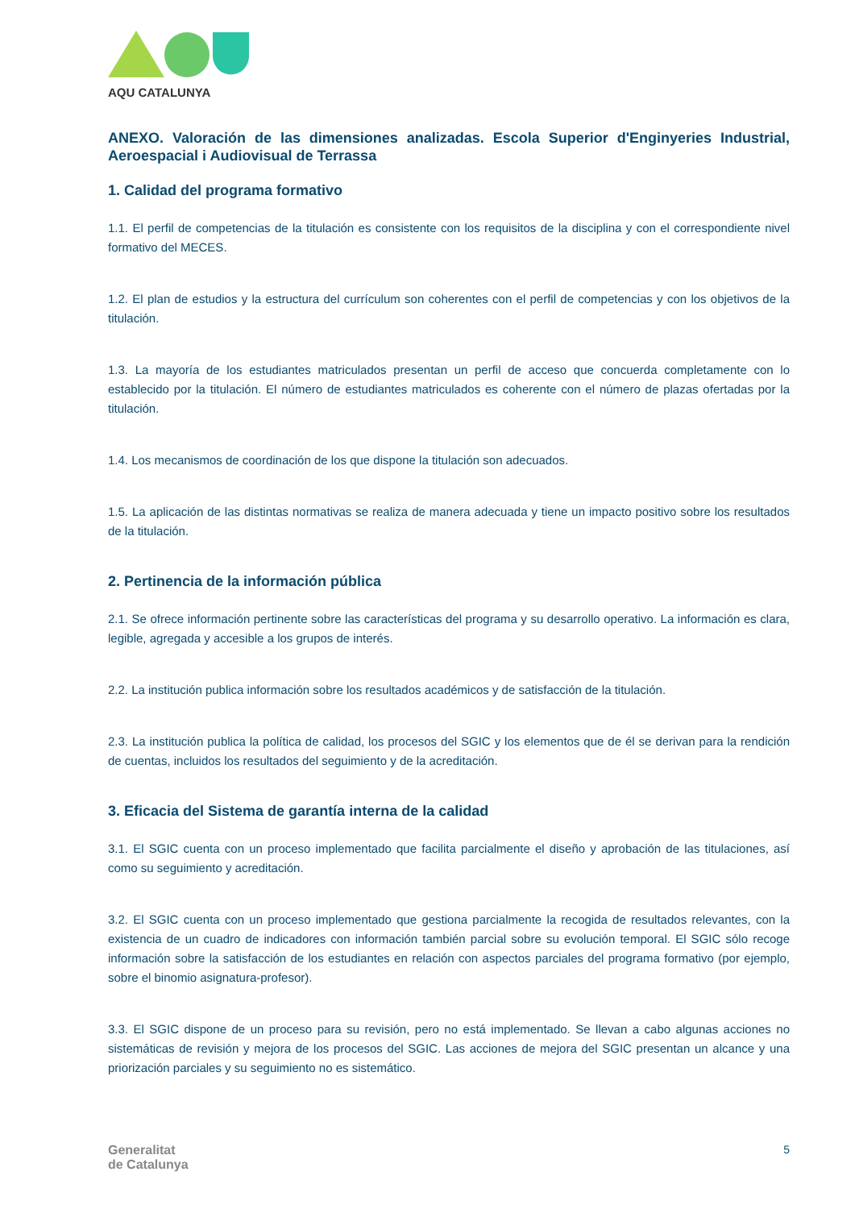AQU CATALUNYA
ANEXO. Valoración de las dimensiones analizadas. Escola Superior d'Enginyeries Industrial, Aeroespacial i Audiovisual de Terrassa
1. Calidad del programa formativo
1.1. El perfil de competencias de la titulación es consistente con los requisitos de la disciplina y con el correspondiente nivel formativo del MECES.
1.2. El plan de estudios y la estructura del currículum son coherentes con el perfil de competencias y con los objetivos de la titulación.
1.3. La mayoría de los estudiantes matriculados presentan un perfil de acceso que concuerda completamente con lo establecido por la titulación. El número de estudiantes matriculados es coherente con el número de plazas ofertadas por la titulación.
1.4. Los mecanismos de coordinación de los que dispone la titulación son adecuados.
1.5. La aplicación de las distintas normativas se realiza de manera adecuada y tiene un impacto positivo sobre los resultados de la titulación.
2. Pertinencia de la información pública
2.1. Se ofrece información pertinente sobre las características del programa y su desarrollo operativo. La información es clara, legible, agregada y accesible a los grupos de interés.
2.2. La institución publica información sobre los resultados académicos y de satisfacción de la titulación.
2.3. La institución publica la política de calidad, los procesos del SGIC y los elementos que de él se derivan para la rendición de cuentas, incluidos los resultados del seguimiento y de la acreditación.
3. Eficacia del Sistema de garantía interna de la calidad
3.1. El SGIC cuenta con un proceso implementado que facilita parcialmente el diseño y aprobación de las titulaciones, así como su seguimiento y acreditación.
3.2. El SGIC cuenta con un proceso implementado que gestiona parcialmente la recogida de resultados relevantes, con la existencia de un cuadro de indicadores con información también parcial sobre su evolución temporal. El SGIC sólo recoge información sobre la satisfacción de los estudiantes en relación con aspectos parciales del programa formativo (por ejemplo, sobre el binomio asignatura-profesor).
3.3. El SGIC dispone de un proceso para su revisión, pero no está implementado. Se llevan a cabo algunas acciones no sistemáticas de revisión y mejora de los procesos del SGIC. Las acciones de mejora del SGIC presentan un alcance y una priorización parciales y su seguimiento no es sistemático.
Generalitat
de Catalunya
5